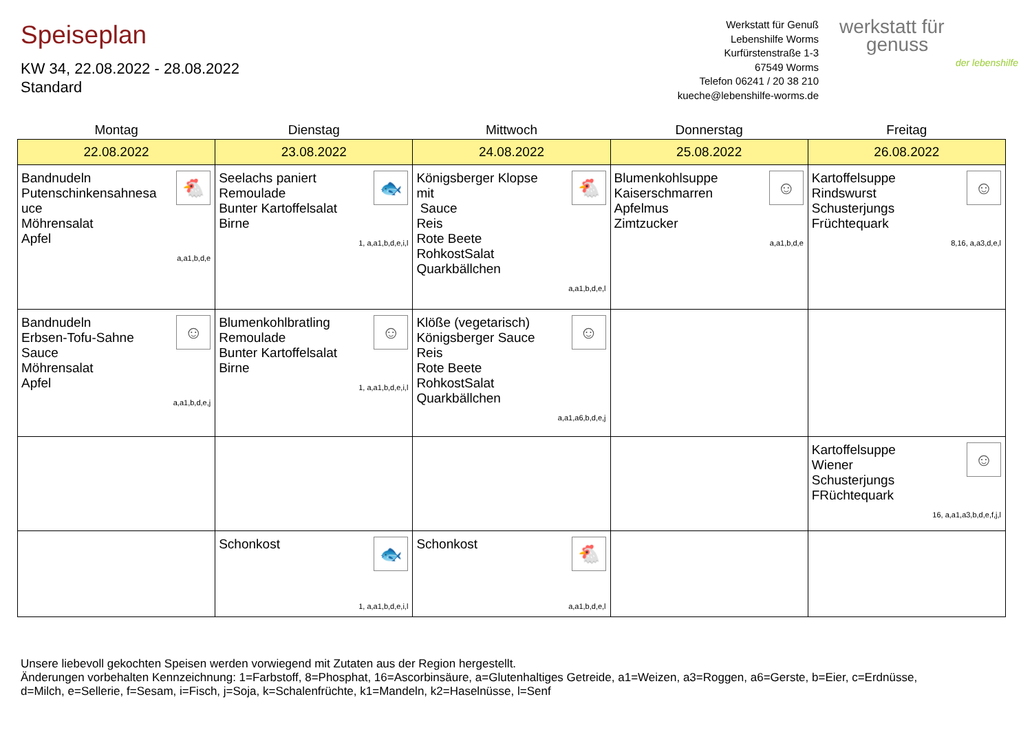Speiseplan
KW 34, 22.08.2022 - 28.08.2022
Standard
Werkstatt für Genuß
Lebenshilfe Worms
Kurfürstenstraße 1-3
67549 Worms
Telefon 06241 / 20 38 210
kueche@lebenshilfe-worms.de
werkstatt für
genuss
der lebenshilfe
| Montag | Dienstag | Mittwoch | Donnerstag | Freitag |
| --- | --- | --- | --- | --- |
| 22.08.2022 | 23.08.2022 | 24.08.2022 | 25.08.2022 | 26.08.2022 |
| 🐔 Bandnudeln Putenschinkensahnesa uce Möhrensalat Apfel a,a1,b,d,e | 🐟 Seelachs paniert Remoulade Bunter Kartoffelsalat Birne 1, a,a1,b,d,e,i,l | 🐔 Königsberger Klopse mit Sauce Reis Rote Beete RohkostSalat Quarkbällchen a,a1,b,d,e,l | ☺ Blumenkohlsuppe Kaiserschmarren Apfelmus Zimtzucker a,a1,b,d,e | ☺ Kartoffelsuppe Rindswurst Schusterjungs Früchtequark 8,16, a,a3,d,e,l |
| ☺ Bandnudeln Erbsen-Tofu-Sahne Sauce Möhrensalat Apfel a,a1,b,d,e,j | ☺ Blumenkohlbratling Remoulade Bunter Kartoffelsalat Birne 1, a,a1,b,d,e,i,l | ☺ Klöße (vegetarisch) Königsberger Sauce Reis Rote Beete RohkostSalat Quarkbällchen a,a1,a6,b,d,e,j | | |
| | | | | ☺ Kartoffelsuppe Wiener Schusterjungs FRüchtequark 16, a,a1,a3,b,d,e,f,j,l |
| | 🐟 Schonkost 1, a,a1,b,d,e,i,l | 🐔 Schonkost a,a1,b,d,e,l | | |
Unsere liebevoll gekochten Speisen werden vorwiegend mit Zutaten aus der Region hergestellt.
Änderungen vorbehalten Kennzeichnung: 1=Farbstoff, 8=Phosphat, 16=Ascorbinsäure, a=Glutenhaltiges Getreide, a1=Weizen, a3=Roggen, a6=Gerste, b=Eier, c=Erdnüsse,
d=Milch, e=Sellerie, f=Sesam, i=Fisch, j=Soja, k=Schalenfrüchte, k1=Mandeln, k2=Haselnüsse, l=Senf